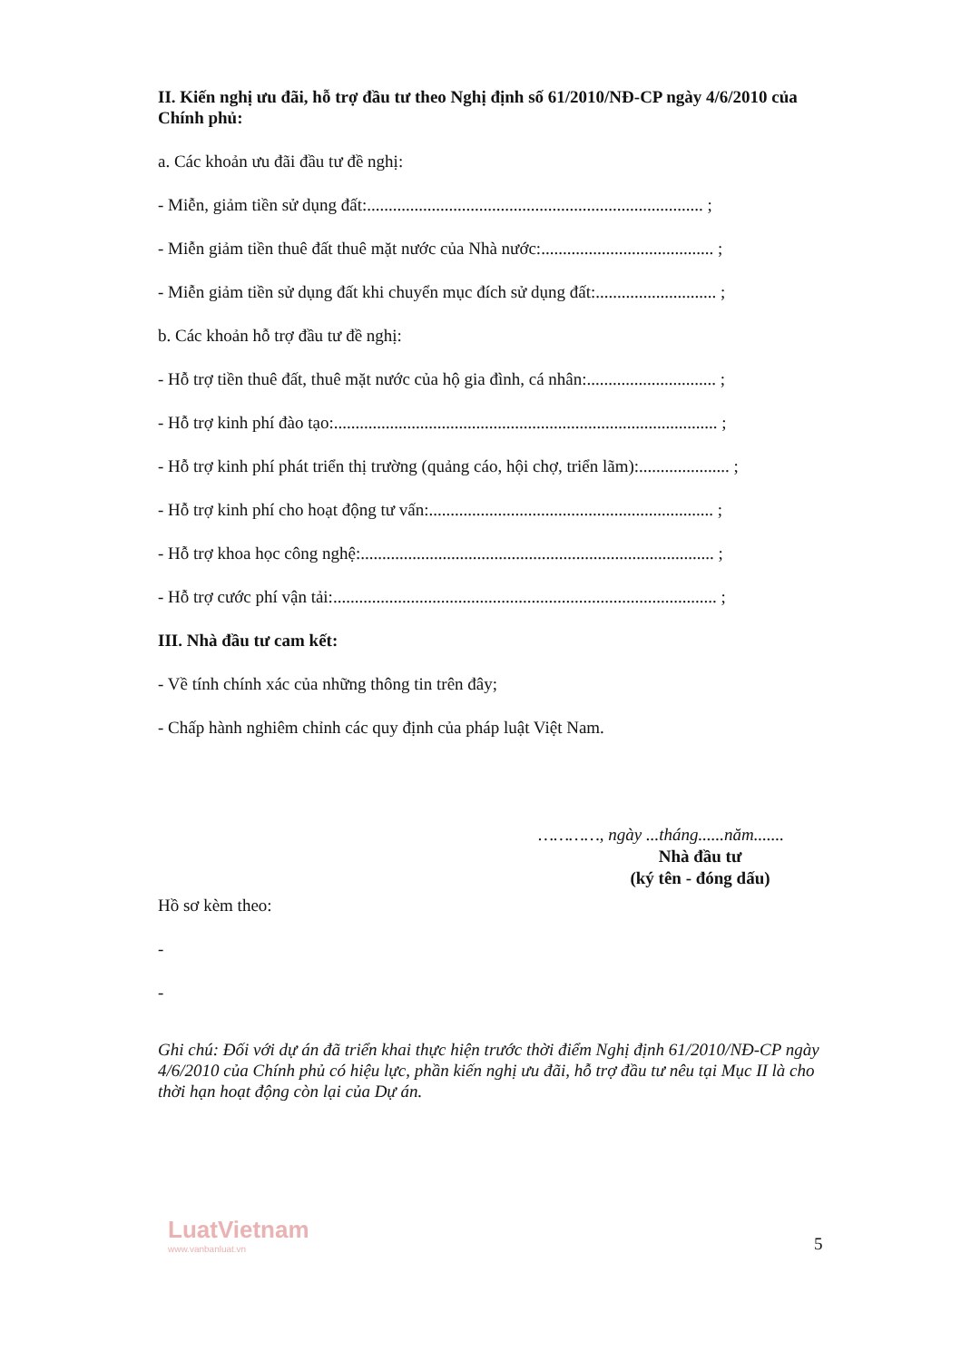II. Kiến nghị ưu đãi, hỗ trợ đầu tư theo Nghị định số 61/2010/NĐ-CP ngày 4/6/2010 của Chính phủ:
a. Các khoản ưu đãi đầu tư đề nghị:
- Miễn, giảm tiền sử dụng đất:.............................................................................. ;
- Miễn giảm tiền thuê đất thuê mặt nước của Nhà nước:........................................ ;
- Miễn giảm tiền sử dụng đất khi chuyển mục đích sử dụng đất:............................ ;
b. Các khoản hỗ trợ đầu tư đề nghị:
- Hỗ trợ tiền thuê đất, thuê mặt nước của hộ gia đình, cá nhân:.............................. ;
- Hỗ trợ kinh phí đào tạo:......................................................................................... ;
- Hỗ trợ kinh phí phát triển thị trường (quảng cáo, hội chợ, triển lãm):..................... ;
- Hỗ trợ kinh phí cho hoạt động tư vấn:.................................................................. ;
- Hỗ trợ khoa học công nghệ:.................................................................................. ;
- Hỗ trợ cước phí vận tải:......................................................................................... ;
III. Nhà đầu tư cam kết:
- Về tính chính xác của những thông tin trên đây;
- Chấp hành nghiêm chỉnh các quy định của pháp luật Việt Nam.
…………, ngày ...tháng......năm.......
Nhà đầu tư
(ký tên - đóng dấu)
Hồ sơ kèm theo:
-
-
Ghi chú: Đối với dự án đã triển khai thực hiện trước thời điểm Nghị định 61/2010/NĐ-CP ngày 4/6/2010 của Chính phủ có hiệu lực, phần kiến nghị ưu đãi, hỗ trợ đầu tư nêu tại Mục II là cho thời hạn hoạt động còn lại của Dự án.
LuatVietnam
www.vanbanluat.vn
5